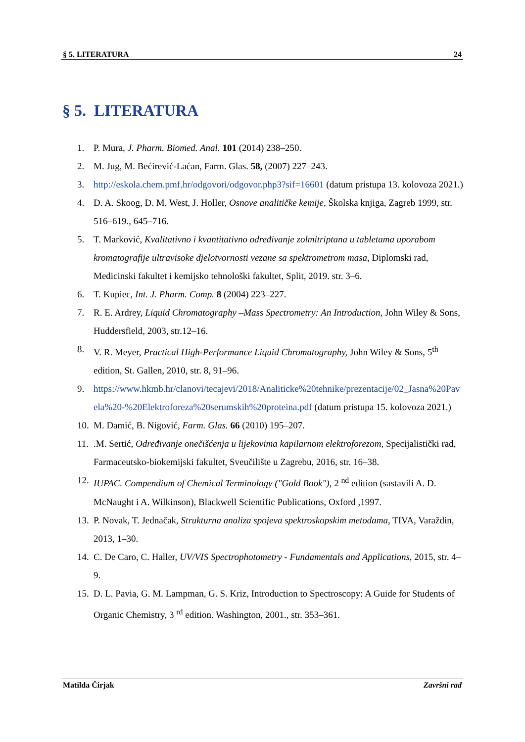§ 5. LITERATURA 24
§ 5. LITERATURA
1. P. Mura, J. Pharm. Biomed. Anal. 101 (2014) 238–250.
2. M. Jug, M. Bećirević-Laćan, Farm. Glas. 58, (2007) 227–243.
3. http://eskola.chem.pmf.hr/odgovori/odgovor.php3?sif=16601 (datum pristupa 13. kolovoza 2021.)
4. D. A. Skoog, D. M. West, J. Holler, Osnove analitičke kemije, Školska knjiga, Zagreb 1999, str. 516–619., 645–716.
5. T. Marković, Kvalitativno i kvantitativno određivanje zolmitriptana u tabletama uporabom kromatografije ultravisoke djelotvornosti vezane sa spektrometrom masa, Diplomski rad, Medicinski fakultet i kemijsko tehnološki fakultet, Split, 2019. str. 3–6.
6. T. Kupiec, Int. J. Pharm. Comp. 8 (2004) 223–227.
7. R. E. Ardrey, Liquid Chromatography –Mass Spectrometry: An Introduction, John Wiley & Sons, Huddersfield, 2003, str.12–16.
8. V. R. Meyer, Practical High-Performance Liquid Chromatography, John Wiley & Sons, 5<sup>th</sup> edition, St. Gallen, 2010, str. 8, 91–96.
9. https://www.hkmb.hr/clanovi/tecajevi/2018/Analiticke%20tehnike/prezentacije/02_Jasna%20Pavela%20-%20Elektroforeza%20serumskih%20proteina.pdf (datum pristupa 15. kolovoza 2021.)
10. M. Damić, B. Nigović, Farm. Glas. 66 (2010) 195–207.
11..M. Sertić, Određivanje onečišćenja u lijekovima kapilarnom elektroforezom, Specijalistički rad, Farmaceutsko-biokemijski fakultet, Sveučilište u Zagrebu, 2016, str. 16–38.
12. IUPAC. Compendium of Chemical Terminology ("Gold Book"), 2 <sup>nd</sup> edition (sastavili A. D. McNaught i A. Wilkinson), Blackwell Scientific Publications, Oxford ,1997.
13. P. Novak, T. Jednačak, Strukturna analiza spojeva spektroskopskim metodama, TIVA, Varaždin, 2013, 1–30.
14. C. De Caro, C. Haller, UV/VIS Spectrophotometry - Fundamentals and Applications, 2015, str. 4–9.
15. D. L. Pavia, G. M. Lampman, G. S. Kriz, Introduction to Spectroscopy: A Guide for Students of Organic Chemistry, 3 <sup>rd</sup> edition. Washington, 2001., str. 353–361.
Matilda Čirjak Završni rad